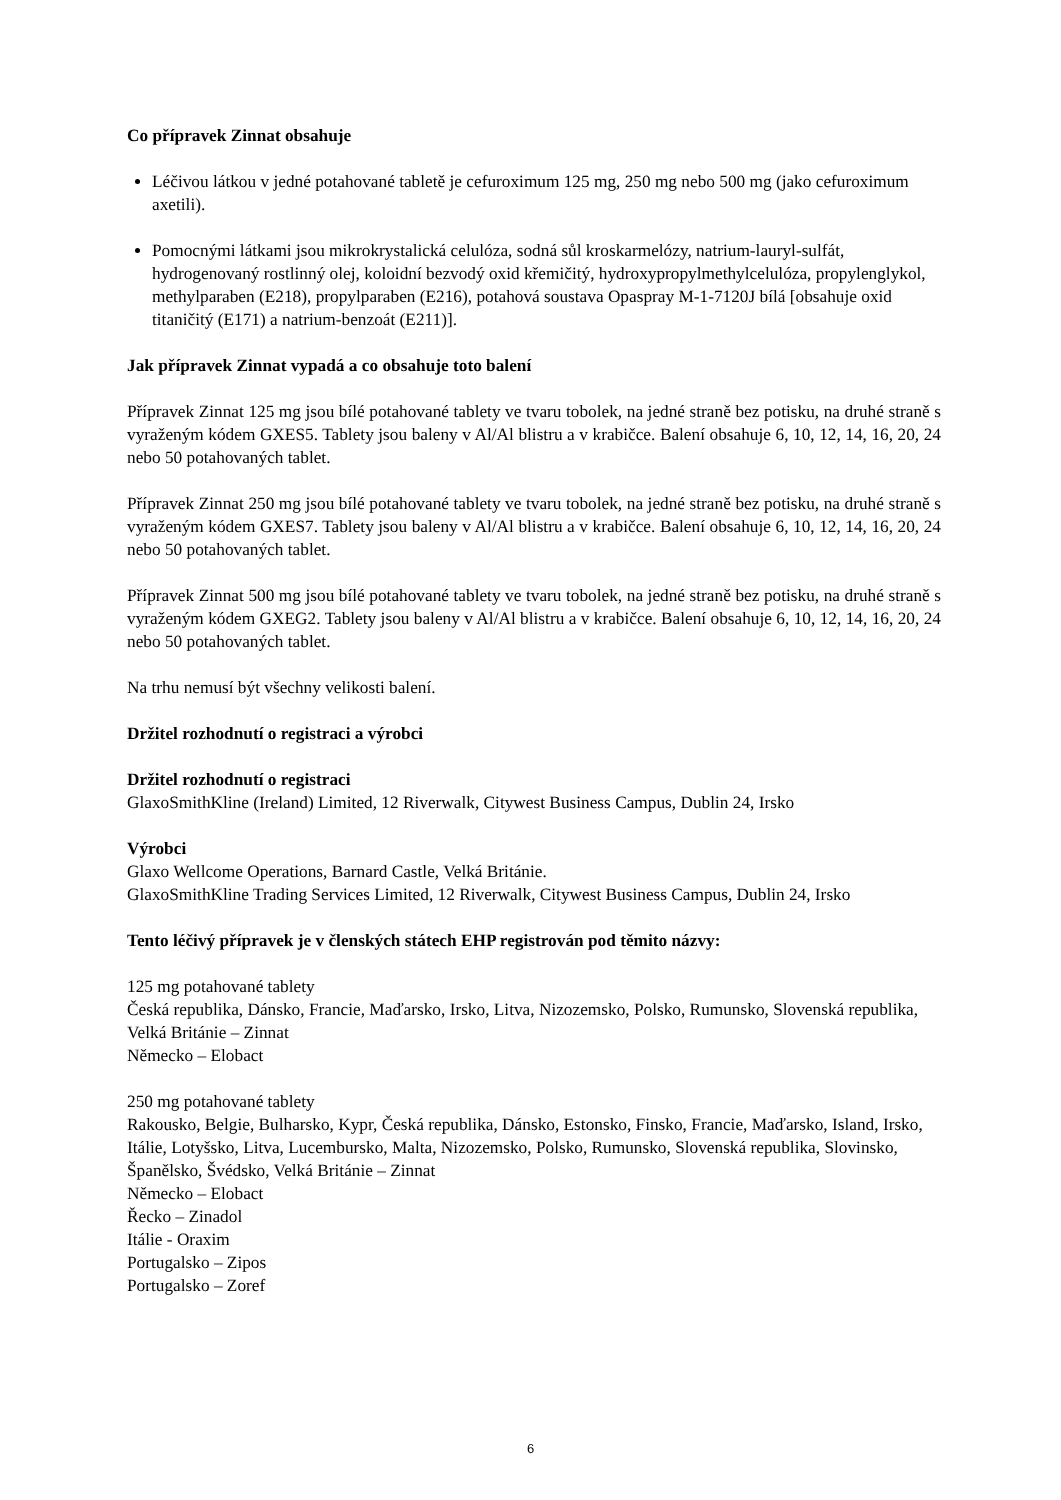Co přípravek Zinnat obsahuje
Léčivou látkou v jedné potahované tabletě je cefuroximum 125 mg, 250 mg nebo 500 mg (jako cefuroximum axetili).
Pomocnými látkami jsou mikrokrystalická celulóza, sodná sůl kroskarmelózy, natrium-lauryl-sulfát, hydrogenovaný rostlinný olej, koloidní bezvodý oxid křemičitý, hydroxypropylmethylcelulóza, propylenglykol, methylparaben (E218), propylparaben (E216), potahová soustava Opaspray M-1-7120J bílá [obsahuje oxid titaničitý (E171) a natrium-benzoát (E211)].
Jak přípravek Zinnat vypadá a co obsahuje toto balení
Přípravek Zinnat 125 mg jsou bílé potahované tablety ve tvaru tobolek, na jedné straně bez potisku, na druhé straně s vyraženým kódem GXES5. Tablety jsou baleny v Al/Al blistru a v krabičce. Balení obsahuje 6, 10, 12, 14, 16, 20, 24 nebo 50 potahovaných tablet.
Přípravek Zinnat 250 mg jsou bílé potahované tablety ve tvaru tobolek, na jedné straně bez potisku, na druhé straně s vyraženým kódem GXES7. Tablety jsou baleny v Al/Al blistru a v krabičce. Balení obsahuje 6, 10, 12, 14, 16, 20, 24 nebo 50 potahovaných tablet.
Přípravek Zinnat 500 mg jsou bílé potahované tablety ve tvaru tobolek, na jedné straně bez potisku, na druhé straně s vyraženým kódem GXEG2. Tablety jsou baleny v Al/Al blistru a v krabičce. Balení obsahuje 6, 10, 12, 14, 16, 20, 24 nebo 50 potahovaných tablet.
Na trhu nemusí být všechny velikosti balení.
Držitel rozhodnutí o registraci a výrobci
Držitel rozhodnutí o registraci
GlaxoSmithKline (Ireland) Limited, 12 Riverwalk, Citywest Business Campus, Dublin 24, Irsko
Výrobci
Glaxo Wellcome Operations, Barnard Castle, Velká Británie.
GlaxoSmithKline Trading Services Limited, 12 Riverwalk, Citywest Business Campus, Dublin 24, Irsko
Tento léčivý přípravek je v členských státech EHP registrován pod těmito názvy:
125 mg potahované tablety
Česká republika, Dánsko, Francie, Maďarsko, Irsko, Litva, Nizozemsko, Polsko, Rumunsko, Slovenská republika, Velká Británie – Zinnat
Německo – Elobact
250 mg potahované tablety
Rakousko, Belgie, Bulharsko, Kypr, Česká republika, Dánsko, Estonsko, Finsko, Francie, Maďarsko, Island, Irsko, Itálie, Lotyšsko, Litva, Lucembursko, Malta, Nizozemsko, Polsko, Rumunsko, Slovenská republika, Slovinsko, Španělsko, Švédsko, Velká Británie – Zinnat
Německo – Elobact
Řecko – Zinadol
Itálie - Oraxim
Portugalsko – Zipos
Portugalsko – Zoref
6